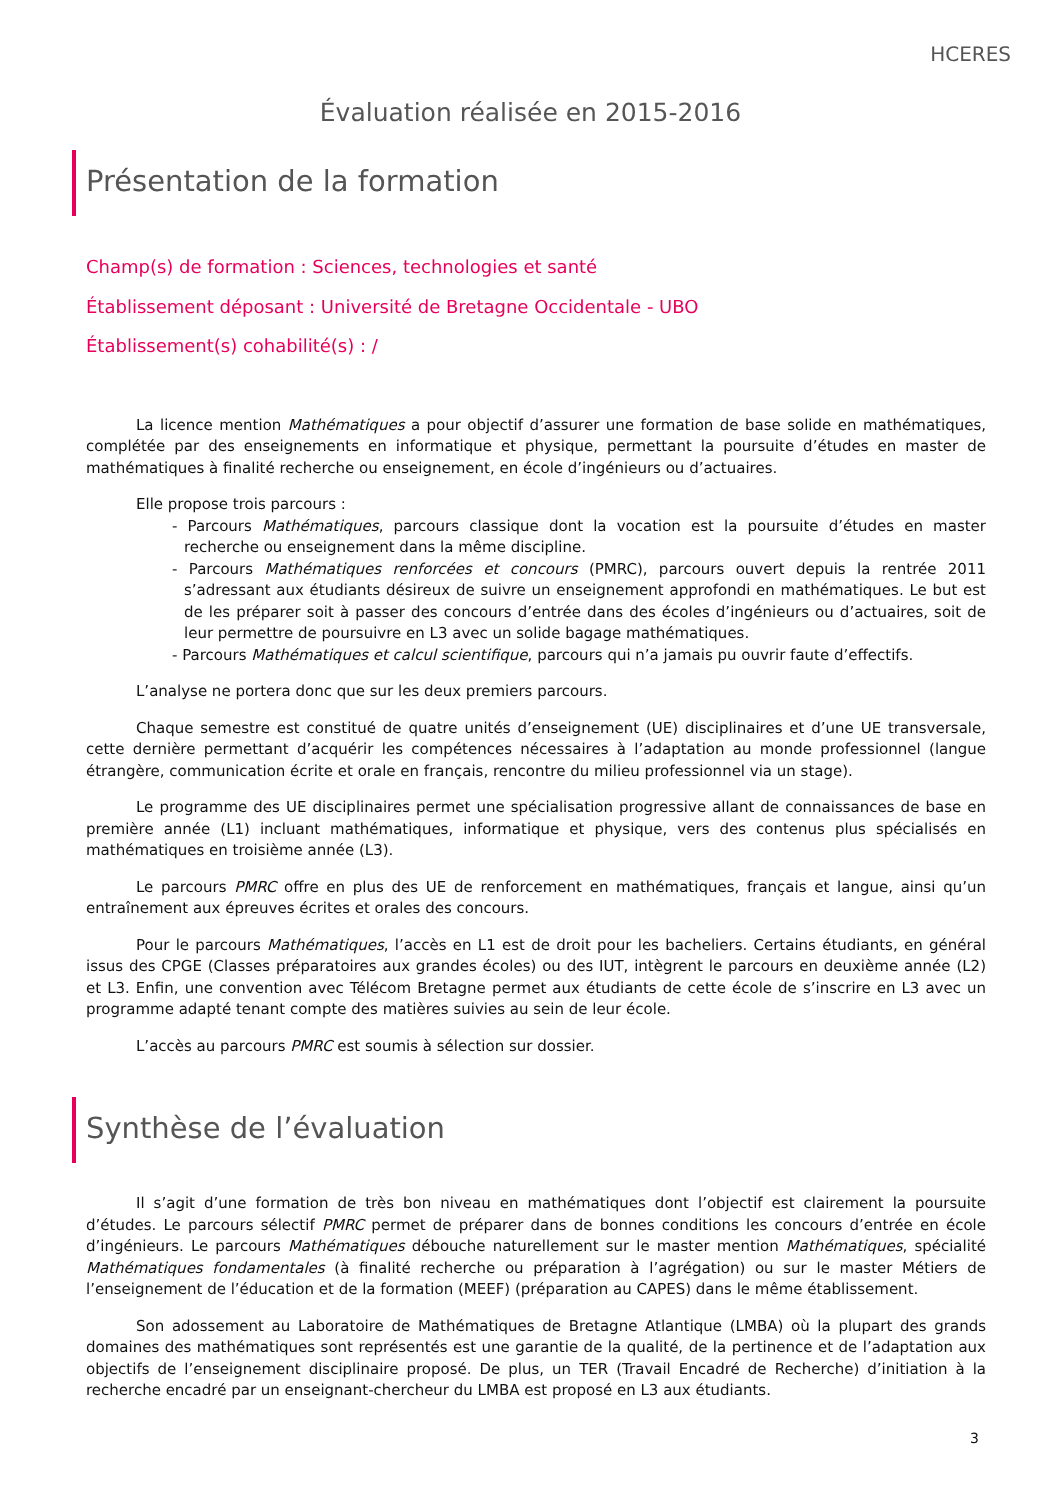HCERES
Évaluation réalisée en 2015-2016
Présentation de la formation
Champ(s) de formation : Sciences, technologies et santé
Établissement déposant : Université de Bretagne Occidentale - UBO
Établissement(s) cohabilité(s) : /
La licence mention Mathématiques a pour objectif d’assurer une formation de base solide en mathématiques, complétée par des enseignements en informatique et physique, permettant la poursuite d’études en master de mathématiques à finalité recherche ou enseignement, en école d’ingénieurs ou d’actuaires.
Elle propose trois parcours :
- Parcours Mathématiques, parcours classique dont la vocation est la poursuite d’études en master recherche ou enseignement dans la même discipline.
- Parcours Mathématiques renforcées et concours (PMRC), parcours ouvert depuis la rentrée 2011 s’adressant aux étudiants désireux de suivre un enseignement approfondi en mathématiques. Le but est de les préparer soit à passer des concours d’entrée dans des écoles d’ingénieurs ou d’actuaires, soit de leur permettre de poursuivre en L3 avec un solide bagage mathématiques.
- Parcours Mathématiques et calcul scientifique, parcours qui n’a jamais pu ouvrir faute d’effectifs.
L’analyse ne portera donc que sur les deux premiers parcours.
Chaque semestre est constitué de quatre unités d’enseignement (UE) disciplinaires et d’une UE transversale, cette dernière permettant d’acquérir les compétences nécessaires à l’adaptation au monde professionnel (langue étrangère, communication écrite et orale en français, rencontre du milieu professionnel via un stage).
Le programme des UE disciplinaires permet une spécialisation progressive allant de connaissances de base en première année (L1) incluant mathématiques, informatique et physique, vers des contenus plus spécialisés en mathématiques en troisième année (L3).
Le parcours PMRC offre en plus des UE de renforcement en mathématiques, français et langue, ainsi qu’un entraînement aux épreuves écrites et orales des concours.
Pour le parcours Mathématiques, l’accès en L1 est de droit pour les bacheliers. Certains étudiants, en général issus des CPGE (Classes préparatoires aux grandes écoles) ou des IUT, intègrent le parcours en deuxième année (L2) et L3. Enfin, une convention avec Télécom Bretagne permet aux étudiants de cette école de s’inscrire en L3 avec un programme adapté tenant compte des matières suivies au sein de leur école.
L’accès au parcours PMRC est soumis à sélection sur dossier.
Synthèse de l’évaluation
Il s’agit d’une formation de très bon niveau en mathématiques dont l’objectif est clairement la poursuite d’études. Le parcours sélectif PMRC permet de préparer dans de bonnes conditions les concours d’entrée en école d’ingénieurs. Le parcours Mathématiques débouche naturellement sur le master mention Mathématiques, spécialité Mathématiques fondamentales (à finalité recherche ou préparation à l’agrégation) ou sur le master Métiers de l’enseignement de l’éducation et de la formation (MEEF) (préparation au CAPES) dans le même établissement.
Son adossement au Laboratoire de Mathématiques de Bretagne Atlantique (LMBA) où la plupart des grands domaines des mathématiques sont représentés est une garantie de la qualité, de la pertinence et de l’adaptation aux objectifs de l’enseignement disciplinaire proposé. De plus, un TER (Travail Encadré de Recherche) d’initiation à la recherche encadré par un enseignant-chercheur du LMBA est proposé en L3 aux étudiants.
3